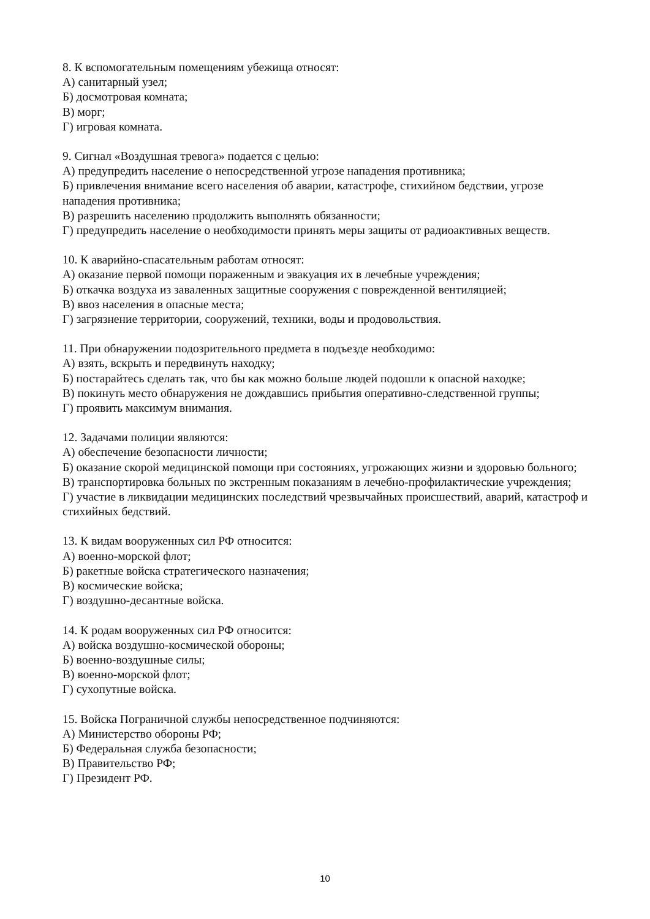8. К вспомогательным помещениям убежища относят:
А) санитарный узел;
Б) досмотровая комната;
В) морг;
Г) игровая комната.
9. Сигнал «Воздушная тревога» подается с целью:
А) предупредить население о непосредственной угрозе нападения противника;
Б) привлечения внимание всего населения об аварии, катастрофе, стихийном бедствии, угрозе нападения противника;
В) разрешить населению продолжить выполнять обязанности;
Г) предупредить население о необходимости принять меры защиты от радиоактивных веществ.
10. К аварийно-спасательным работам относят:
А) оказание первой помощи пораженным и эвакуация их в лечебные учреждения;
Б) откачка воздуха из заваленных защитные сооружения с поврежденной вентиляцией;
В) ввоз населения в опасные места;
Г) загрязнение территории, сооружений, техники, воды и продовольствия.
11. При обнаружении подозрительного предмета в подъезде необходимо:
А) взять, вскрыть и передвинуть находку;
Б) постарайтесь сделать так, что бы как можно больше людей подошли к опасной находке;
В) покинуть место обнаружения не дождавшись прибытия оперативно-следственной группы;
Г) проявить максимум внимания.
12. Задачами полиции являются:
А) обеспечение безопасности личности;
Б) оказание скорой медицинской помощи при состояниях, угрожающих жизни и здоровью больного;
В) транспортировка больных по экстренным показаниям в лечебно-профилактические учреждения;
Г) участие в ликвидации медицинских последствий чрезвычайных происшествий, аварий, катастроф и стихийных бедствий.
13. К видам вооруженных сил РФ относится:
А) военно-морской флот;
Б) ракетные войска стратегического назначения;
В) космические войска;
Г) воздушно-десантные войска.
14. К родам вооруженных сил РФ относится:
А) войска воздушно-космической обороны;
Б) военно-воздушные силы;
В) военно-морской флот;
Г) сухопутные войска.
15. Войска Пограничной службы непосредственное подчиняются:
А) Министерство обороны РФ;
Б) Федеральная служба безопасности;
В) Правительство РФ;
Г) Президент РФ.
10